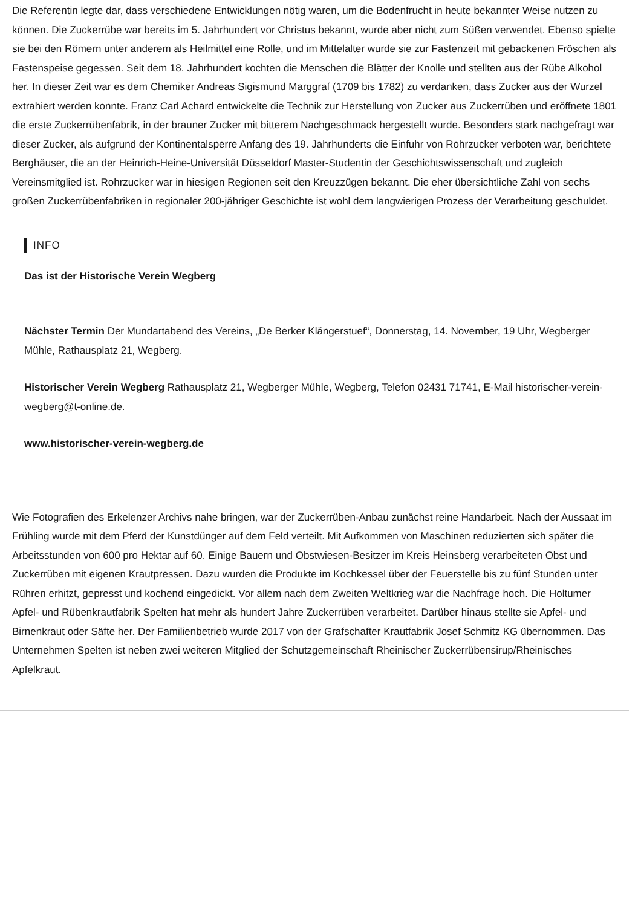Die Referentin legte dar, dass verschiedene Entwicklungen nötig waren, um die Bodenfrucht in heute bekannter Weise nutzen zu können. Die Zuckerrübe war bereits im 5. Jahrhundert vor Christus bekannt, wurde aber nicht zum Süßen verwendet. Ebenso spielte sie bei den Römern unter anderem als Heilmittel eine Rolle, und im Mittelalter wurde sie zur Fastenzeit mit gebackenen Fröschen als Fastenspeise gegessen. Seit dem 18. Jahrhundert kochten die Menschen die Blätter der Knolle und stellten aus der Rübe Alkohol her. In dieser Zeit war es dem Chemiker Andreas Sigismund Marggraf (1709 bis 1782) zu verdanken, dass Zucker aus der Wurzel extrahiert werden konnte. Franz Carl Achard entwickelte die Technik zur Herstellung von Zucker aus Zuckerrüben und eröffnete 1801 die erste Zuckerrübenfabrik, in der brauner Zucker mit bitterem Nachgeschmack hergestellt wurde. Besonders stark nachgefragt war dieser Zucker, als aufgrund der Kontinentalsperre Anfang des 19. Jahrhunderts die Einfuhr von Rohrzucker verboten war, berichtete Berghäuser, die an der Heinrich-Heine-Universität Düsseldorf Master-Studentin der Geschichtswissenschaft und zugleich Vereinsmitglied ist. Rohrzucker war in hiesigen Regionen seit den Kreuzzügen bekannt. Die eher übersichtliche Zahl von sechs großen Zuckerrübenfabriken in regionaler 200-jähriger Geschichte ist wohl dem langwierigen Prozess der Verarbeitung geschuldet.
INFO
Das ist der Historische Verein Wegberg
Nächster Termin Der Mundartabend des Vereins, „De Berker Klängerstuef“, Donnerstag, 14. November, 19 Uhr, Wegberger Mühle, Rathausplatz 21, Wegberg.
Historischer Verein Wegberg Rathausplatz 21, Wegberger Mühle, Wegberg, Telefon 02431 71741, E-Mail historischer-verein-wegberg@t-online.de.
www.historischer-verein-wegberg.de
Wie Fotografien des Erkelenzer Archivs nahe bringen, war der Zuckerrüben-Anbau zunächst reine Handarbeit. Nach der Aussaat im Frühling wurde mit dem Pferd der Kunstdünger auf dem Feld verteilt. Mit Aufkommen von Maschinen reduzierten sich später die Arbeitsstunden von 600 pro Hektar auf 60. Einige Bauern und Obstwiesen-Besitzer im Kreis Heinsberg verarbeiteten Obst und Zuckerrüben mit eigenen Krautpressen. Dazu wurden die Produkte im Kochkessel über der Feuerstelle bis zu fünf Stunden unter Rühren erhitzt, gepresst und kochend eingedickt. Vor allem nach dem Zweiten Weltkrieg war die Nachfrage hoch. Die Holtumer Apfel- und Rübenkrautfabrik Spelten hat mehr als hundert Jahre Zuckerrüben verarbeitet. Darüber hinaus stellte sie Apfel- und Birnenkraut oder Säfte her. Der Familienbetrieb wurde 2017 von der Grafschafter Krautfabrik Josef Schmitz KG übernommen. Das Unternehmen Spelten ist neben zwei weiteren Mitglied der Schutzgemeinschaft Rheinischer Zuckerrübensirup/Rheinisches Apfelkraut.